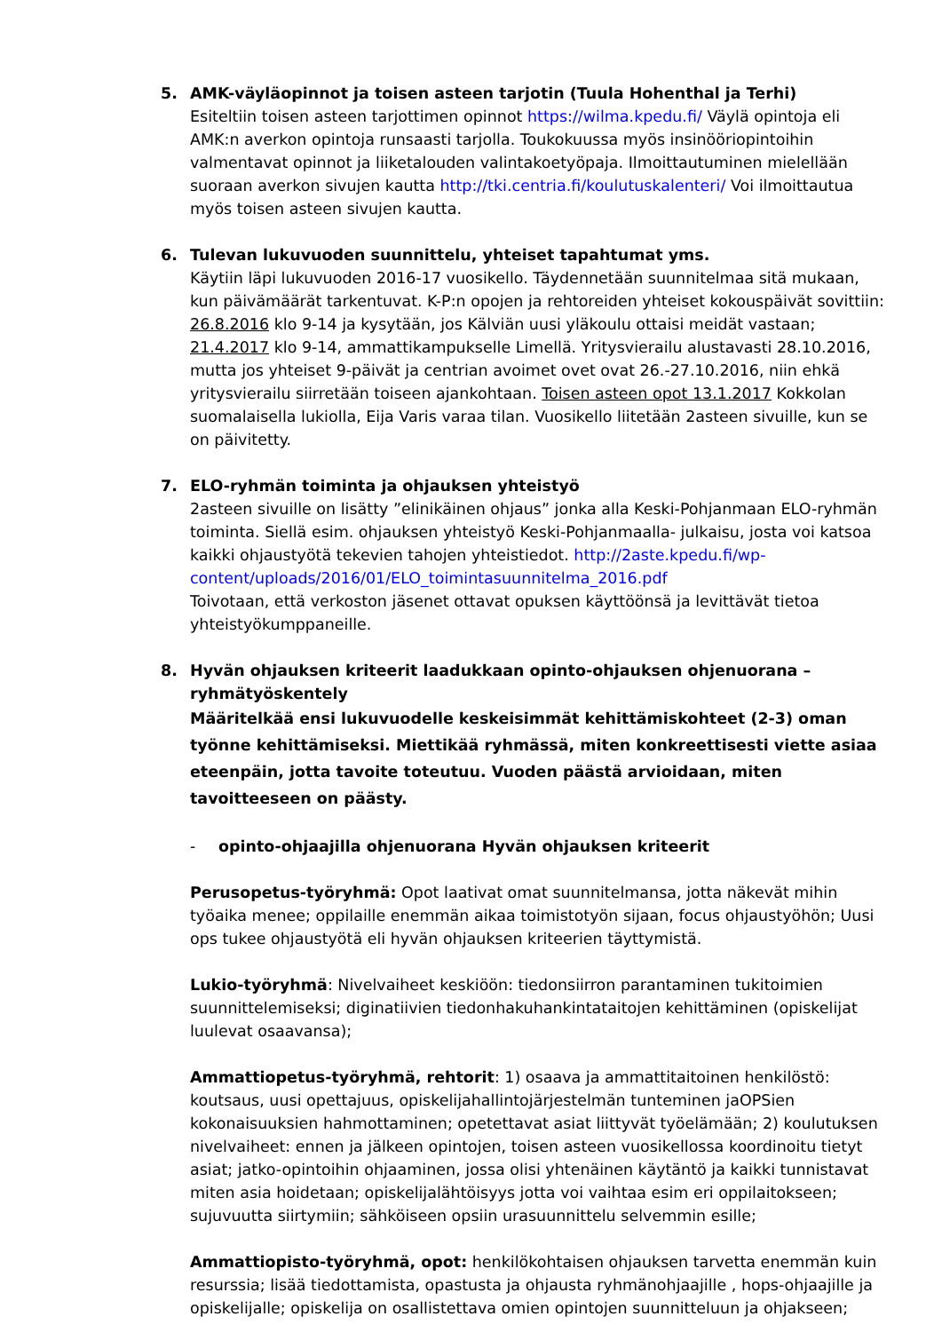5. AMK-väyläopinnot ja toisen asteen tarjotin (Tuula Hohenthal ja Terhi)
Esiteltiin toisen asteen tarjottimen opinnot https://wilma.kpedu.fi/ Väylä opintoja eli AMK:n averkon opintoja runsaasti tarjolla. Toukokuussa myös insinööriopintoihin valmentavat opinnot ja liiketalouden valintakoetyöpaja. Ilmoittautuminen mielellään suoraan averkon sivujen kautta http://tki.centria.fi/koulutuskalenteri/ Voi ilmoittautua myös toisen asteen sivujen kautta.
6. Tulevan lukuvuoden suunnittelu, yhteiset tapahtumat yms.
Käytiin läpi lukuvuoden 2016-17 vuosikello. Täydennetään suunnitelmaa sitä mukaan, kun päivämäärät tarkentuvat. K-P:n opojen ja rehtoreiden yhteiset kokouspäivät sovittiin: 26.8.2016 klo 9-14 ja kysytään, jos Kälviän uusi yläkoulu ottaisi meidät vastaan; 21.4.2017 klo 9-14, ammattikampukselle Limellä. Yritysvierailu alustavasti 28.10.2016, mutta jos yhteiset 9-päivät ja centrian avoimet ovet ovat 26.-27.10.2016, niin ehkä yritysvierailu siirretään toiseen ajankohtaan. Toisen asteen opot 13.1.2017 Kokkolan suomalaisella lukiolla, Eija Varis varaa tilan. Vuosikello liitetään 2asteen sivuille, kun se on päivitetty.
7. ELO-ryhmän toiminta ja ohjauksen yhteistyö
2asteen sivuille on lisätty ”elinikäinen ohjaus” jonka alla Keski-Pohjanmaan ELO-ryhmän toiminta. Siellä esim. ohjauksen yhteistyö Keski-Pohjanmaalla- julkaisu, josta voi katsoa kaikki ohjaustyötä tekevien tahojen yhteistiedot. http://2aste.kpedu.fi/wp-content/uploads/2016/01/ELO_toimintasuunnitelma_2016.pdf
Toivotaan, että verkoston jäsenet ottavat opuksen käyttöönsä ja levittävät tietoa yhteistyökumppaneille.
8. Hyvän ohjauksen kriteerit laadukkaan opinto-ohjauksen ohjenuorana – ryhmätyöskentely
Määritelkää ensi lukuvuodelle keskeisimmät kehittämiskohteet (2-3) oman työnne kehittämiseksi. Miettikää ryhmässä, miten konkreettisesti viette asiaa eteenpäin, jotta tavoite toteutuu. Vuoden päästä arvioidaan, miten tavoitteeseen on päästy.
- opinto-ohjaajilla ohjenuorana Hyvän ohjauksen kriteerit
Perusopetus-työryhmä: Opot laativat omat suunnitelmansa, jotta näkevät mihin työaika menee; oppilaille enemmän aikaa toimistotyön sijaan, focus ohjaustyöhön; Uusi ops tukee ohjaustyötä eli hyvän ohjauksen kriteerien täyttymistä.
Lukio-työryhmä: Nivelvaiheet keskiöön: tiedonsiirron parantaminen tukitoimien suunnittelemiseksi; diginatiivien tiedonhakuhankintataitojen kehittäminen (opiskelijat luulevat osaavansa);
Ammattiopetus-työryhmä, rehtorit: 1) osaava ja ammattitaitoinen henkilöstö: koutsaus, uusi opettajuus, opiskelijahallintojärjestelmän tunteminen jaOPSien kokonaisuuksien hahmottaminen; opetettavat asiat liittyvät työelämään; 2) koulutuksen nivelvaiheet: ennen ja jälkeen opintojen, toisen asteen vuosikellossa koordinoitu tietyt asiat; jatko-opintoihin ohjaaminen, jossa olisi yhtenäinen käytäntö ja kaikki tunnistavat miten asia hoidetaan; opiskelijalähtöisyys jotta voi vaihtaa esim eri oppilaitokseen; sujuvuutta siirtymiin; sähköiseen opsiin urasuunnittelu selvemmin esille;
Ammattiopisto-työryhmä, opot: henkilökohtaisen ohjauksen tarvetta enemmän kuin resurssia; lisää tiedottamista, opastusta ja ohjausta ryhmänohjaajille , hops-ohjaajille ja opiskelijalle; opiskelija on osallistettava omien opintojen suunnitteluun ja ohjakseen;